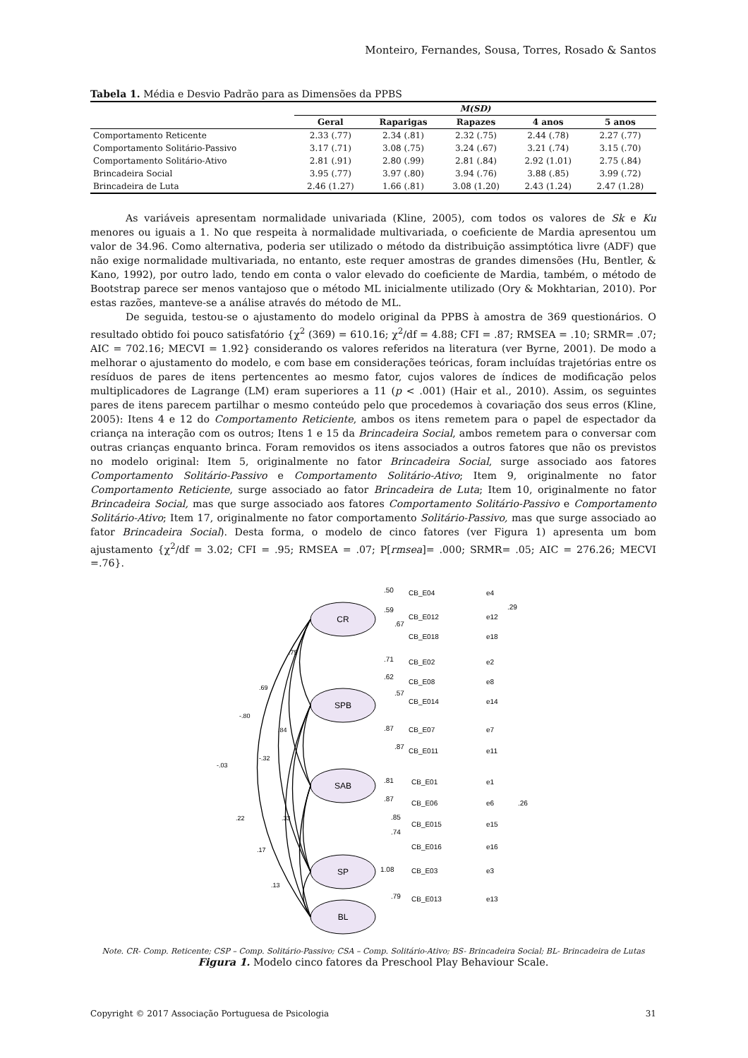Monteiro, Fernandes, Sousa, Torres, Rosado & Santos
Tabela 1. Média e Desvio Padrão para as Dimensões da PPBS
| | M(SD) | | | | |
| --- | --- | --- | --- | --- | --- |
| | Geral | Raparigas | Rapazes | 4 anos | 5 anos |
| Comportamento Reticente | 2.33 (.77) | 2.34 (.81) | 2.32 (.75) | 2.44 (.78) | 2.27 (.77) |
| Comportamento Solitário-Passivo | 3.17 (.71) | 3.08 (.75) | 3.24 (.67) | 3.21 (.74) | 3.15 (.70) |
| Comportamento Solitário-Ativo | 2.81 (.91) | 2.80 (.99) | 2.81 (.84) | 2.92 (1.01) | 2.75 (.84) |
| Brincadeira Social | 3.95 (.77) | 3.97 (.80) | 3.94 (.76) | 3.88 (.85) | 3.99 (.72) |
| Brincadeira de Luta | 2.46 (1.27) | 1.66 (.81) | 3.08 (1.20) | 2.43 (1.24) | 2.47 (1.28) |
As variáveis apresentam normalidade univariada (Kline, 2005), com todos os valores de Sk e Ku menores ou iguais a 1. No que respeita à normalidade multivariada, o coeficiente de Mardia apresentou um valor de 34.96. Como alternativa, poderia ser utilizado o método da distribuição assimptótica livre (ADF) que não exige normalidade multivariada, no entanto, este requer amostras de grandes dimensões (Hu, Bentler, & Kano, 1992), por outro lado, tendo em conta o valor elevado do coeficiente de Mardia, também, o método de Bootstrap parece ser menos vantajoso que o método ML inicialmente utilizado (Ory & Mokhtarian, 2010). Por estas razões, manteve-se a análise através do método de ML.
De seguida, testou-se o ajustamento do modelo original da PPBS à amostra de 369 questionários. O resultado obtido foi pouco satisfatório {χ<sup>2</sup> (369) = 610.16; χ<sup>2</sup>/df = 4.88; CFI = .87; RMSEA = .10; SRMR= .07; AIC = 702.16; MECVI = 1.92} considerando os valores referidos na literatura (ver Byrne, 2001). De modo a melhorar o ajustamento do modelo, e com base em considerações teóricas, foram incluídas trajetórias entre os resíduos de pares de itens pertencentes ao mesmo fator, cujos valores de índices de modificação pelos multiplicadores de Lagrange (LM) eram superiores a 11 (p < .001) (Hair et al., 2010). Assim, os seguintes pares de itens parecem partilhar o mesmo conteúdo pelo que procedemos à covariação dos seus erros (Kline, 2005): Itens 4 e 12 do Comportamento Reticiente, ambos os itens remetem para o papel de espectador da criança na interação com os outros; Itens 1 e 15 da Brincadeira Social, ambos remetem para o conversar com outras crianças enquanto brinca. Foram removidos os itens associados a outros fatores que não os previstos no modelo original: Item 5, originalmente no fator Brincadeira Social, surge associado aos fatores Comportamento Solitário-Passivo e Comportamento Solitário-Ativo; Item 9, originalmente no fator Comportamento Reticiente, surge associado ao fator Brincadeira de Luta; Item 10, originalmente no fator Brincadeira Social, mas que surge associado aos fatores Comportamento Solitário-Passivo e Comportamento Solitário-Ativo; Item 17, originalmente no fator comportamento Solitário-Passivo, mas que surge associado ao fator Brincadeira Social). Desta forma, o modelo de cinco fatores (ver Figura 1) apresenta um bom ajustamento {χ<sup>2</sup>/df = 3.02; CFI = .95; RMSEA = .07; P[rmsea]= .000; SRMR= .05; AIC = 276.26; MECVI =.76}.
CR
SPB
SAB
SP
BL
.75
.69
-.80
-.03
-.32
.84
.22
.33
.17
.13
CB_E04
CB_E012
CB_E018
CB_E02
CB_E08
CB_E014
CB_E07
CB_E011
CB_E01
CB_E06
CB_E015
CB_E016
CB_E03
CB_E013
e4
e12
e18
e2
e8
e14
e7
e11
e1
e6
e15
e16
e3
e13
.50
.59
.67
.29
.71
.62
.57
.87
.87
.81
.87
.85
.74
.26
1.08
.79
Note. CR- Comp. Reticente; CSP – Comp. Solitário-Passivo; CSA – Comp. Solitário-Ativo; BS- Brincadeira Social; BL- Brincadeira de Lutas
Figura 1. Modelo cinco fatores da Preschool Play Behaviour Scale.
Copyright © 2017 Associação Portuguesa de Psicologia 31